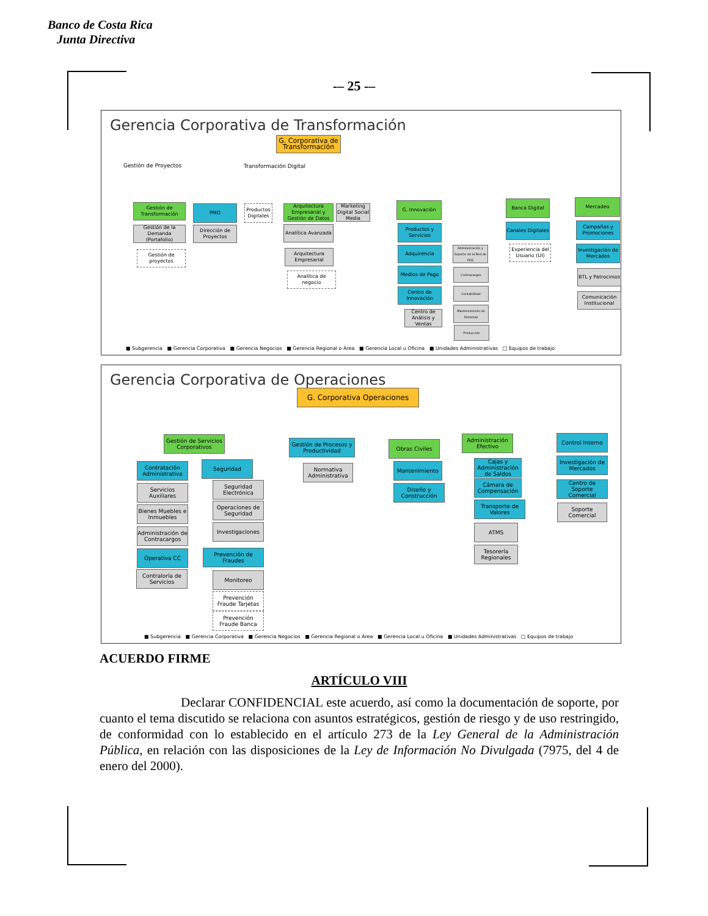Banco de Costa Rica
Junta Directiva
-– 25 -–
Gerencia Corporativa de Transformación
G. Corporativa de Transformación
Gestión de Proyectos Transformación Digital
Gestión de Transformación
PMO
Productos Digitales
Arquitectura Empresarial y Gestión de Datos
Marketing Digital Social Media
G. Innovación Banca Digital Mercadeo
Gestión de la Demanda (Portafolio)
Dirección de Proyectos
Gestión de proyectos
Analítica Avanzada
Arquitectura Empresarial
Analítica de negocio
Productos y Servicios
Adquirencia
Medios de Pago
Centro de Innovación
Centro de Análisis y Ventas
Administración y Soporte de la Red de POS
Contracargos
Contabilidad
Mantenimiento de Sistemas
Producción
Canales Digitales
Experiencia del Usuario (UI)
Campañas y Promociones
Investigación de Mercados
BTL y Patrocinios
Comunicación Institucional
■ Subgerencia ■ Gerencia Corporativa ■ Gerencia Negocios ■ Gerencia Regional o Área ■ Gerencia Local u Oficina ■ Unidades Administrativas □ Equipos de trabajo
Gerencia Corporativa de Operaciones
G. Corporativa Operaciones
Gestión de Servicios Corporativos
Gestión de Procesos y Productividad
Obras Civiles
Administración Efectivo
Control Interno
Contratación Administrativa
Servicios Auxiliares
Bienes Muebles e Inmuebles
Administración de Contracargos
Operativa CC
Contraloría de Servicios
Seguridad
Seguridad Electrónica
Operaciones de Seguridad
Investigaciones
Prevención de Fraudes
Monitoreo
Prevención Fraude Tarjetas
Prevención Fraude Banca
Normativa Administrativa
Mantenimiento
Diseño y Construcción
Cajas y Administración de Saldos
Cámara de Compensación
Transporte de Valores
ATMS
Tesorería Regionales
Investigación de Mercados
Centro de Soporte Comercial
Soporte Comercial
■ Subgerencia ■ Gerencia Corporativa ■ Gerencia Negocios ■ Gerencia Regional o Área ■ Gerencia Local u Oficina ■ Unidades Administrativas □ Equipos de trabajo
ACUERDO FIRME
ARTÍCULO VIII
Declarar CONFIDENCIAL este acuerdo, así como la documentación de soporte, por cuanto el tema discutido se relaciona con asuntos estratégicos, gestión de riesgo y de uso restringido, de conformidad con lo establecido en el artículo 273 de la Ley General de la Administración Pública, en relación con las disposiciones de la Ley de Información No Divulgada (7975, del 4 de enero del 2000).